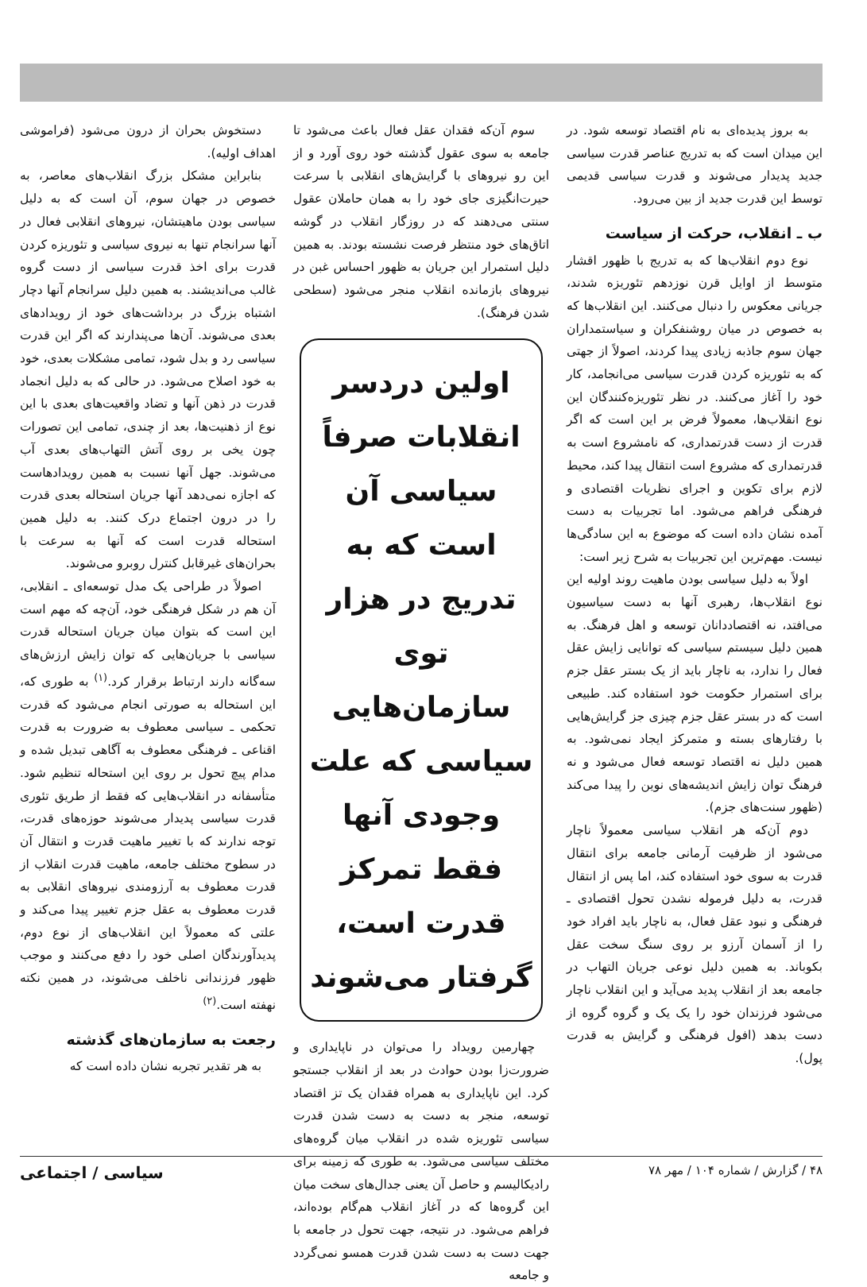به بروز پدیده‌ای به نام اقتصاد توسعه شود. در این میدان است که به تدریج عناصر قدرت سیاسی جدید پدیدار می‌شوند و قدرت سیاسی قدیمی توسط این قدرت جدید از بین می‌رود.
ب ـ انقلاب، حرکت از سیاست
نوع دوم انقلاب‌ها که به تدریج با ظهور اقشار متوسط از اوایل قرن نوزدهم تئوریزه شدند، جریانی معکوس را دنبال می‌کنند. این انقلاب‌ها که به خصوص در میان روشنفکران و سیاستمداران جهان سوم جاذبه زیادی پیدا کردند، اصولاً از جهتی که به تئوریزه کردن قدرت سیاسی می‌انجامد، کار خود را آغاز می‌کنند. در نظر تئوریزه‌کنندگان این نوع انقلاب‌ها، معمولاً فرض بر این است که اگر قدرت از دست قدرتمداری، که نامشروع است به قدرتمداری که مشروع است انتقال پیدا کند، محیط لازم برای تکوین و اجرای نظریات اقتصادی و فرهنگی فراهم می‌شود. اما تجربیات به دست آمده نشان داده است که موضوع به این سادگی‌ها نیست. مهم‌ترین این تجربیات به شرح زیر است:
اولاً به دلیل سیاسی بودن ماهیت روند اولیه این نوع انقلاب‌ها، رهبری آنها به دست سیاسیون می‌افتد، نه اقتصاددانان توسعه و اهل فرهنگ. به همین دلیل سیستم سیاسی که توانایی زایش عقل فعال را ندارد، به ناچار باید از یک بستر عقل جزم برای استمرار حکومت خود استفاده کند. طبیعی است که در بستر عقل جزم چیزی جز گرایش‌هایی با رفتارهای بسته و متمرکز ایجاد نمی‌شود. به همین دلیل نه اقتصاد توسعه فعال می‌شود و نه فرهنگ توان زایش اندیشه‌های نوین را پیدا می‌کند (ظهور سنت‌های جزم).
دوم آن‌که هر انقلاب سیاسی معمولاً ناچار می‌شود از ظرفیت آرمانی جامعه برای انتقال قدرت به سوی خود استفاده کند، اما پس از انتقال قدرت، به دلیل فرموله نشدن تحول اقتصادی ـ فرهنگی و نبود عقل فعال، به ناچار باید افراد خود را از آسمان آرزو بر روی سنگ سخت عقل بکوباند. به همین دلیل نوعی جریان التهاب در جامعه بعد از انقلاب پدید می‌آید و این انقلاب ناچار می‌شود فرزندان خود را یک یک و گروه گروه از دست بدهد (افول فرهنگی و گرایش به قدرت پول).
سوم آن‌که فقدان عقل فعال باعث می‌شود تا جامعه به سوی عقول گذشته خود روی آورد و از این رو نیروهای با گرایش‌های انقلابی با سرعت حیرت‌انگیزی جای خود را به همان حاملان عقول سنتی می‌دهند که در روزگار انقلاب در گوشه اتاق‌های خود منتظر فرصت نشسته بودند. به همین دلیل استمرار این جریان به ظهور احساس غبن در نیروهای بازمانده انقلاب منجر می‌شود (سطحی شدن فرهنگ).
اولین دردسر انقلابات صرفاً سیاسی آن است که به تدریج در هزار توی سازمان‌هایی سیاسی که علت وجودی آنها فقط تمرکز قدرت است، گرفتار می‌شوند
چهارمین رویداد را می‌توان در ناپایداری و ضرورت‌زا بودن حوادث در بعد از انقلاب جستجو کرد. این ناپایداری به همراه فقدان یک تز اقتصاد توسعه، منجر به دست به دست شدن قدرت سیاسی تئوریزه شده در انقلاب میان گروه‌های مختلف سیاسی می‌شود. به طوری که زمینه برای رادیکالیسم و حاصل آن یعنی جدال‌های سخت میان این گروه‌ها که در آغاز انقلاب هم‌گام بوده‌اند، فراهم می‌شود. در نتیجه، جهت تحول در جامعه با جهت دست به دست شدن قدرت همسو نمی‌گردد و جامعه
دستخوش بحران از درون می‌شود (فراموشی اهداف اولیه).
بنابراین مشکل بزرگ انقلاب‌های معاصر، به خصوص در جهان سوم، آن است که به دلیل سیاسی بودن ماهیتشان، نیروهای انقلابی فعال در آنها سرانجام تنها به نیروی سیاسی و تئوریزه کردن قدرت برای اخذ قدرت سیاسی از دست گروه غالب می‌اندیشند. به همین دلیل سرانجام آنها دچار اشتباه بزرگ در برداشت‌های خود از رویدادهای بعدی می‌شوند. آن‌ها می‌پندارند که اگر این قدرت سیاسی رد و بدل شود، تمامی مشکلات بعدی، خود به خود اصلاح می‌شود. در حالی که به دلیل انجماد قدرت در ذهن آنها و تضاد واقعیت‌های بعدی با این نوع از ذهنیت‌ها، بعد از چندی، تمامی این تصورات چون یخی بر روی آتش التهاب‌های بعدی آب می‌شوند. جهل آنها نسبت به همین رویدادهاست که اجازه نمی‌دهد آنها جریان استحاله بعدی قدرت را در درون اجتماع درک کنند. به دلیل همین استحاله قدرت است که آنها به سرعت با بحران‌های غیرقابل کنترل روبرو می‌شوند.
اصولاً در طراحی یک مدل توسعه‌ای ـ انقلابی، آن هم در شکل فرهنگی خود، آن‌چه که مهم است این است که بتوان میان جریان استحاله قدرت سیاسی با جریان‌هایی که توان زایش ارزش‌های سه‌گانه دارند ارتباط برقرار کرد.<sup>(۱)</sup> به طوری که، این استحاله به صورتی انجام می‌شود که قدرت تحکمی ـ سیاسی معطوف به ضرورت به قدرت اقناعی ـ فرهنگی معطوف به آگاهی تبدیل شده و مدام پیچ تحول بر روی این استحاله تنظیم شود. متأسفانه در انقلاب‌هایی که فقط از طریق تئوری قدرت سیاسی پدیدار می‌شوند حوزه‌های قدرت، توجه ندارند که با تغییر ماهیت قدرت و انتقال آن در سطوح مختلف جامعه، ماهیت قدرت انقلاب از قدرت معطوف به آرزومندی نیروهای انقلابی به قدرت معطوف به عقل جزم تغییر پیدا می‌کند و علتی که معمولاً این انقلاب‌های از نوع دوم، پدیدآورندگان اصلی خود را دفع می‌کنند و موجب ظهور فرزندانی ناخلف می‌شوند، در همین نکته نهفته است.<sup>(۲)</sup>
رجعت به سازمان‌های گذشته
به هر تقدیر تجربه نشان داده است که
۴۸ / گزارش / شماره ۱۰۴ / مهر ۷۸ سیاسی / اجتماعی